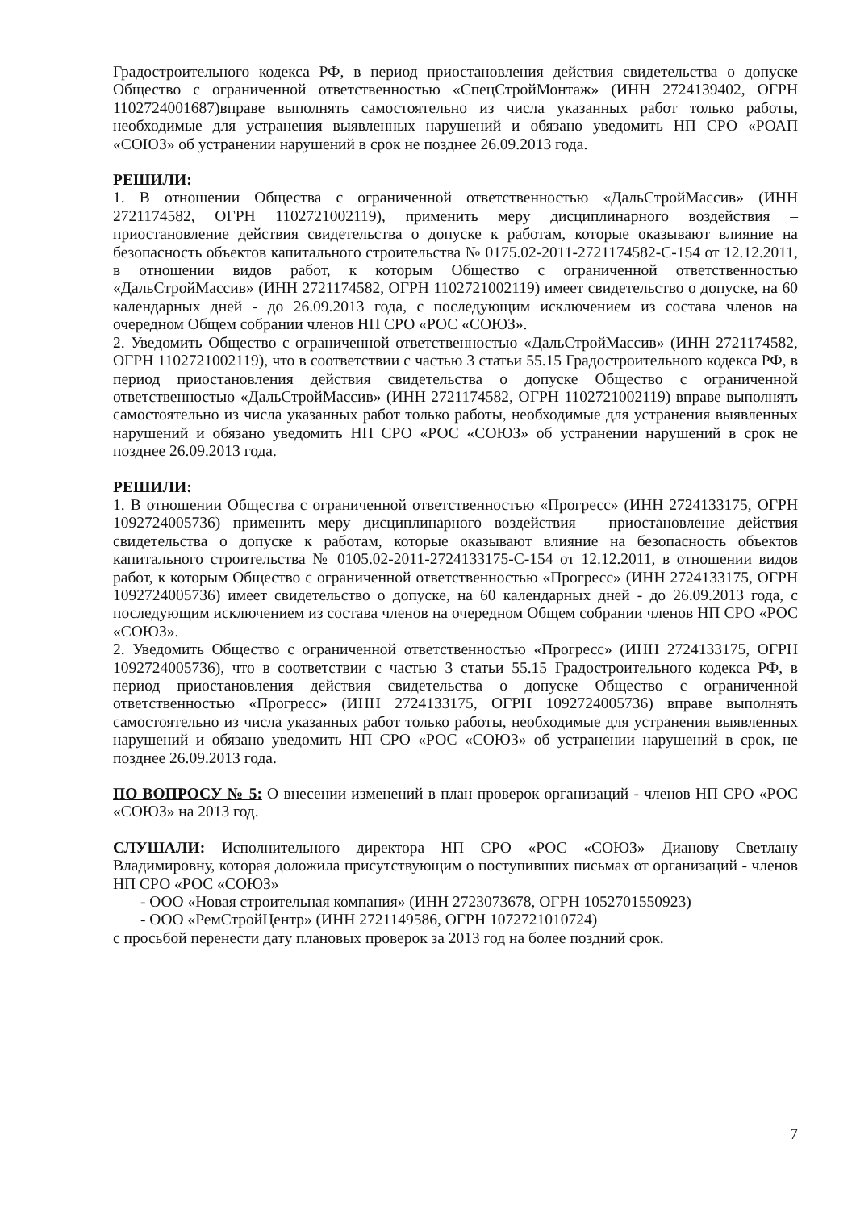Градостроительного кодекса РФ, в период приостановления действия свидетельства о допуске Общество с ограниченной ответственностью «СпецСтройМонтаж» (ИНН 2724139402, ОГРН 1102724001687)вправе выполнять самостоятельно из числа указанных работ только работы, необходимые для устранения выявленных нарушений и обязано уведомить НП СРО «РОАП «СОЮЗ» об устранении нарушений в срок не позднее 26.09.2013 года.
РЕШИЛИ:
1. В отношении Общества с ограниченной ответственностью «ДальСтройМассив» (ИНН 2721174582, ОГРН 1102721002119), применить меру дисциплинарного воздействия – приостановление действия свидетельства о допуске к работам, которые оказывают влияние на безопасность объектов капитального строительства № 0175.02-2011-2721174582-С-154 от 12.12.2011, в отношении видов работ, к которым Общество с ограниченной ответственностью «ДальСтройМассив» (ИНН 2721174582, ОГРН 1102721002119) имеет свидетельство о допуске, на 60 календарных дней - до 26.09.2013 года, с последующим исключением из состава членов на очередном Общем собрании членов НП СРО «РОС «СОЮЗ».
2. Уведомить Общество с ограниченной ответственностью «ДальСтройМассив» (ИНН 2721174582, ОГРН 1102721002119), что в соответствии с частью 3 статьи 55.15 Градостроительного кодекса РФ, в период приостановления действия свидетельства о допуске Общество с ограниченной ответственностью «ДальСтройМассив» (ИНН 2721174582, ОГРН 1102721002119) вправе выполнять самостоятельно из числа указанных работ только работы, необходимые для устранения выявленных нарушений и обязано уведомить НП СРО «РОС «СОЮЗ» об устранении нарушений в срок не позднее 26.09.2013 года.
РЕШИЛИ:
1. В отношении Общества с ограниченной ответственностью «Прогресс» (ИНН 2724133175, ОГРН 1092724005736) применить меру дисциплинарного воздействия – приостановление действия свидетельства о допуске к работам, которые оказывают влияние на безопасность объектов капитального строительства № 0105.02-2011-2724133175-С-154 от 12.12.2011, в отношении видов работ, к которым Общество с ограниченной ответственностью «Прогресс» (ИНН 2724133175, ОГРН 1092724005736) имеет свидетельство о допуске, на 60 календарных дней - до 26.09.2013 года, с последующим исключением из состава членов на очередном Общем собрании членов НП СРО «РОС «СОЮЗ».
2. Уведомить Общество с ограниченной ответственностью «Прогресс» (ИНН 2724133175, ОГРН 1092724005736), что в соответствии с частью 3 статьи 55.15 Градостроительного кодекса РФ, в период приостановления действия свидетельства о допуске Общество с ограниченной ответственностью «Прогресс» (ИНН 2724133175, ОГРН 1092724005736) вправе выполнять самостоятельно из числа указанных работ только работы, необходимые для устранения выявленных нарушений и обязано уведомить НП СРО «РОС «СОЮЗ» об устранении нарушений в срок, не позднее 26.09.2013 года.
ПО ВОПРОСУ № 5: О внесении изменений в план проверок организаций - членов НП СРО «РОС «СОЮЗ» на 2013 год.
СЛУШАЛИ: Исполнительного директора НП СРО «РОС «СОЮЗ» Дианову Светлану Владимировну, которая доложила присутствующим о поступивших письмах от организаций - членов НП СРО «РОС «СОЮЗ»
- ООО «Новая строительная компания» (ИНН 2723073678, ОГРН 1052701550923)
- ООО «РемСтройЦентр» (ИНН 2721149586, ОГРН 1072721010724)
с просьбой перенести дату плановых проверок за 2013 год на более поздний срок.
7